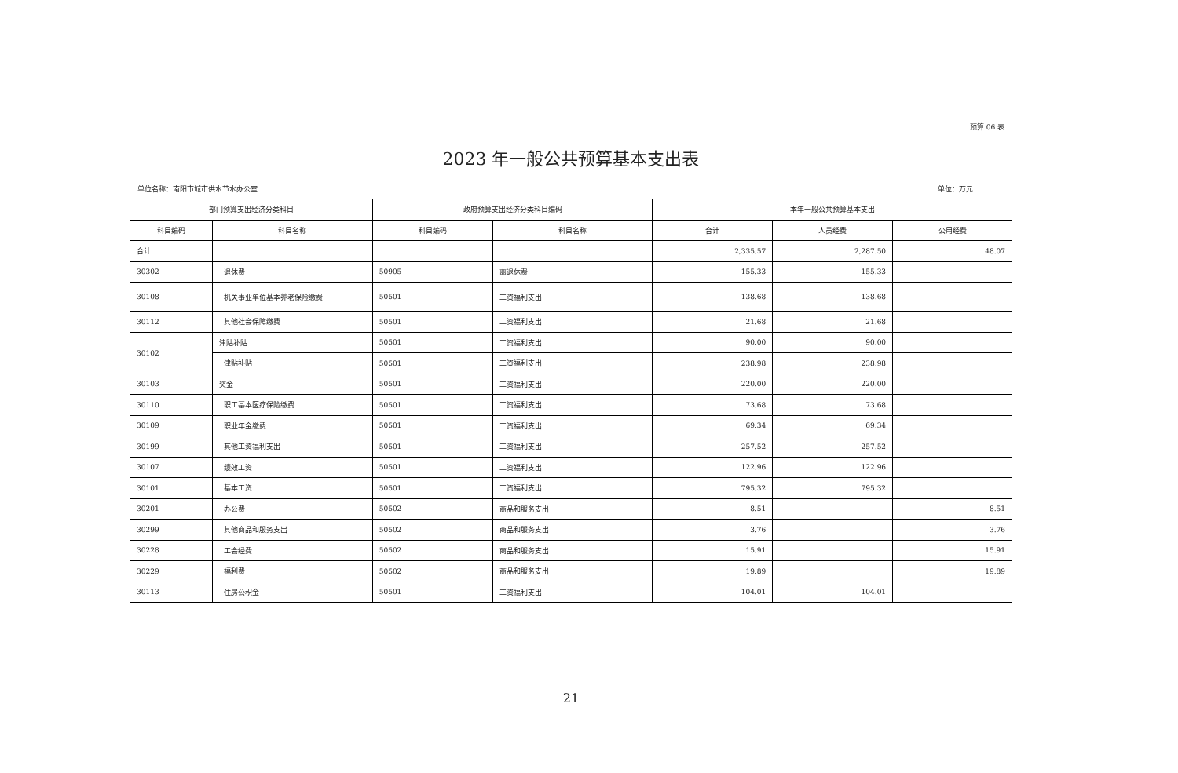预算 06 表
2023 年一般公共预算基本支出表
单位名称：南阳市城市供水节水办公室 单位：万元
| 部门预算支出经济分类科目 | | 政府预算支出经济分类科目编码 | | 本年一般公共预算基本支出 | | |
| --- | --- | --- | --- | --- | --- | --- |
| 科目编码 | 科目名称 | 科目编码 | 科目名称 | 合计 | 人员经费 | 公用经费 |
| 合计 | | | | 2,335.57 | 2,287.50 | 48.07 |
| 30302 | 退休费 | 50905 | 离退休费 | 155.33 | 155.33 | |
| 30108 | 机关事业单位基本养老保险缴费 | 50501 | 工资福利支出 | 138.68 | 138.68 | |
| 30112 | 其他社会保障缴费 | 50501 | 工资福利支出 | 21.68 | 21.68 | |
| 30102 | 津贴补贴 | 50501 | 工资福利支出 | 90.00 | 90.00 | |
| | 津贴补贴 | 50501 | 工资福利支出 | 238.98 | 238.98 | |
| 30103 | 奖金 | 50501 | 工资福利支出 | 220.00 | 220.00 | |
| 30110 | 职工基本医疗保险缴费 | 50501 | 工资福利支出 | 73.68 | 73.68 | |
| 30109 | 职业年金缴费 | 50501 | 工资福利支出 | 69.34 | 69.34 | |
| 30199 | 其他工资福利支出 | 50501 | 工资福利支出 | 257.52 | 257.52 | |
| 30107 | 绩效工资 | 50501 | 工资福利支出 | 122.96 | 122.96 | |
| 30101 | 基本工资 | 50501 | 工资福利支出 | 795.32 | 795.32 | |
| 30201 | 办公费 | 50502 | 商品和服务支出 | 8.51 | | 8.51 |
| 30299 | 其他商品和服务支出 | 50502 | 商品和服务支出 | 3.76 | | 3.76 |
| 30228 | 工会经费 | 50502 | 商品和服务支出 | 15.91 | | 15.91 |
| 30229 | 福利费 | 50502 | 商品和服务支出 | 19.89 | | 19.89 |
| 30113 | 住房公积金 | 50501 | 工资福利支出 | 104.01 | 104.01 | |
21